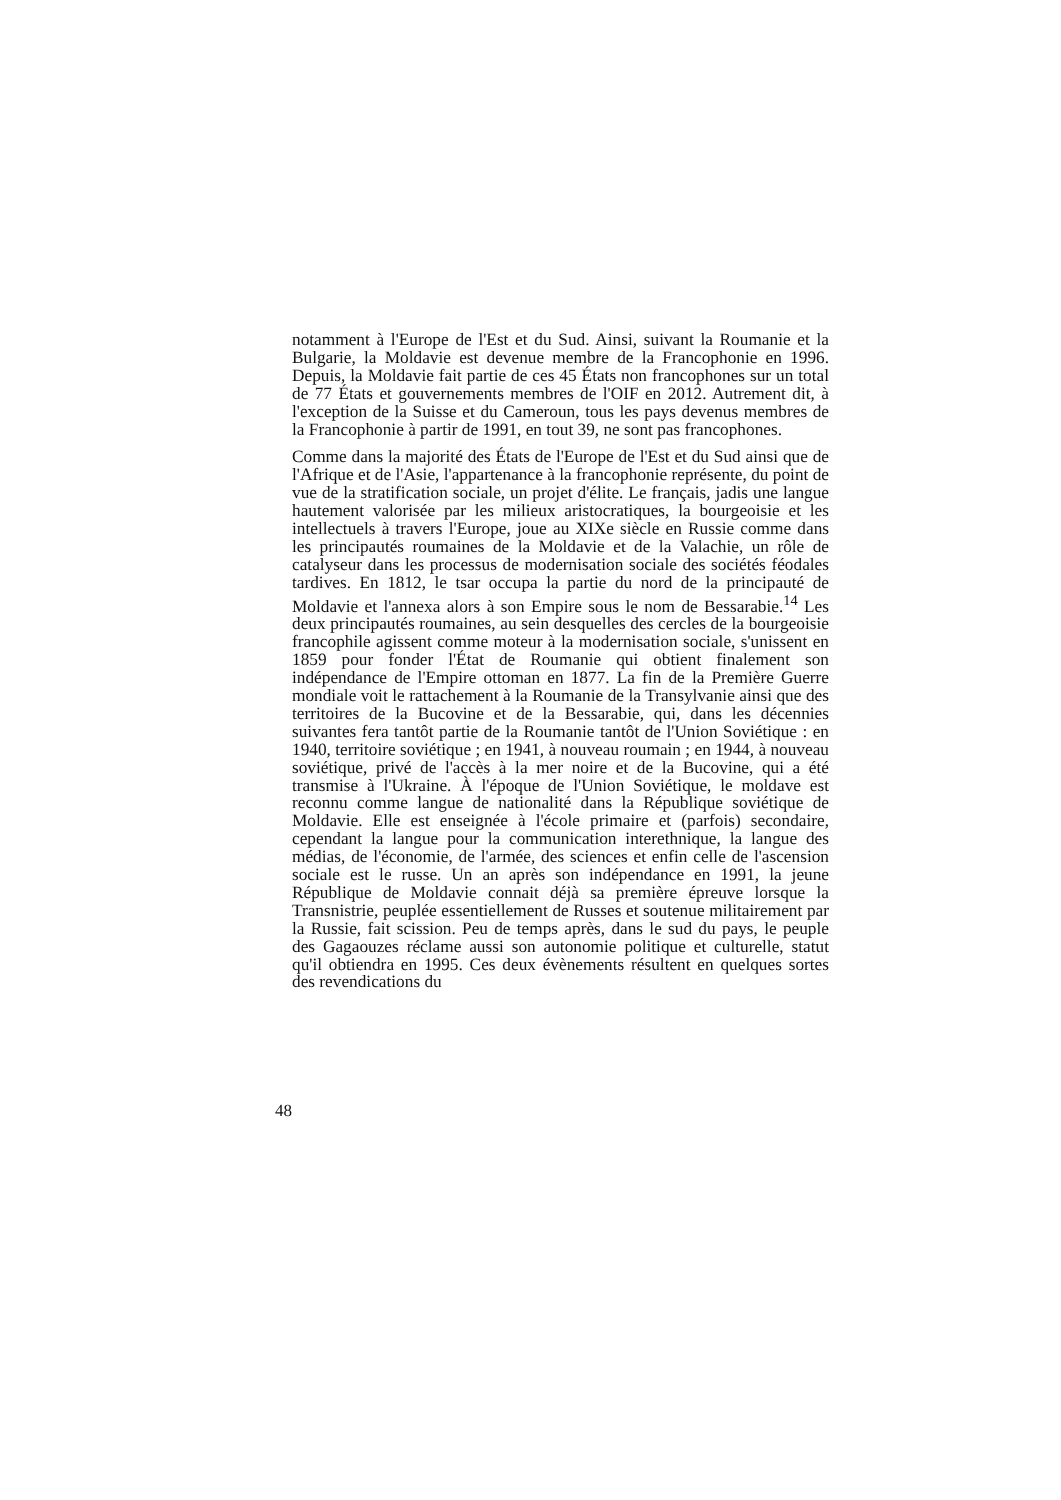notamment à l'Europe de l'Est et du Sud. Ainsi, suivant la Roumanie et la Bulgarie, la Moldavie est devenue membre de la Francophonie en 1996. Depuis, la Moldavie fait partie de ces 45 États non francophones sur un total de 77 États et gouvernements membres de l'OIF en 2012. Autrement dit, à l'exception de la Suisse et du Cameroun, tous les pays devenus membres de la Francophonie à partir de 1991, en tout 39, ne sont pas francophones.
Comme dans la majorité des États de l'Europe de l'Est et du Sud ainsi que de l'Afrique et de l'Asie, l'appartenance à la francophonie représente, du point de vue de la stratification sociale, un projet d'élite. Le français, jadis une langue hautement valorisée par les milieux aristocratiques, la bourgeoisie et les intellectuels à travers l'Europe, joue au XIXe siècle en Russie comme dans les principautés roumaines de la Moldavie et de la Valachie, un rôle de catalyseur dans les processus de modernisation sociale des sociétés féodales tardives. En 1812, le tsar occupa la partie du nord de la principauté de Moldavie et l'annexa alors à son Empire sous le nom de Bessarabie.<sup>14</sup> Les deux principautés roumaines, au sein desquelles des cercles de la bourgeoisie francophile agissent comme moteur à la modernisation sociale, s'unissent en 1859 pour fonder l'État de Roumanie qui obtient finalement son indépendance de l'Empire ottoman en 1877. La fin de la Première Guerre mondiale voit le rattachement à la Roumanie de la Transylvanie ainsi que des territoires de la Bucovine et de la Bessarabie, qui, dans les décennies suivantes fera tantôt partie de la Roumanie tantôt de l'Union Soviétique : en 1940, territoire soviétique ; en 1941, à nouveau roumain ; en 1944, à nouveau soviétique, privé de l'accès à la mer noire et de la Bucovine, qui a été transmise à l'Ukraine. À l'époque de l'Union Soviétique, le moldave est reconnu comme langue de nationalité dans la République soviétique de Moldavie. Elle est enseignée à l'école primaire et (parfois) secondaire, cependant la langue pour la communication interethnique, la langue des médias, de l'économie, de l'armée, des sciences et enfin celle de l'ascension sociale est le russe. Un an après son indépendance en 1991, la jeune République de Moldavie connait déjà sa première épreuve lorsque la Transnistrie, peuplée essentiellement de Russes et soutenue militairement par la Russie, fait scission. Peu de temps après, dans le sud du pays, le peuple des Gagaouzes réclame aussi son autonomie politique et culturelle, statut qu'il obtiendra en 1995. Ces deux évènements résultent en quelques sortes des revendications du
48